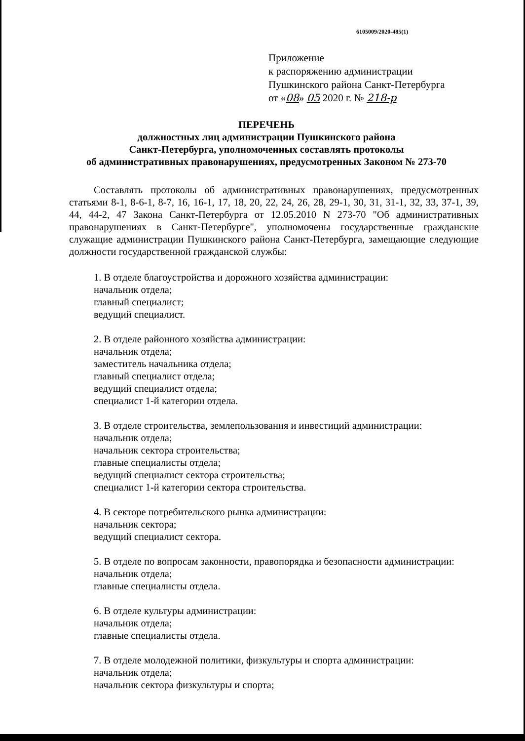6105009/2020-485(1)
Приложение
к распоряжению администрации
Пушкинского района Санкт-Петербурга
от «08» 05 2020 г. № 218-р
ПЕРЕЧЕНЬ
должностных лиц администрации Пушкинского района
Санкт-Петербурга, уполномоченных составлять протоколы
об административных правонарушениях, предусмотренных Законом № 273-70
Составлять протоколы об административных правонарушениях, предусмотренных статьями 8-1, 8-6-1, 8-7, 16, 16-1, 17, 18, 20, 22, 24, 26, 28, 29-1, 30, 31, 31-1, 32, 33, 37-1, 39, 44, 44-2, 47 Закона Санкт-Петербурга от 12.05.2010 N 273-70 "Об административных правонарушениях в Санкт-Петербурге", уполномочены государственные гражданские служащие администрации Пушкинского района Санкт-Петербурга, замещающие следующие должности государственной гражданской службы:
1. В отделе благоустройства и дорожного хозяйства администрации:
начальник отдела;
главный специалист;
ведущий специалист.
2. В отделе районного хозяйства администрации:
начальник отдела;
заместитель начальника отдела;
главный специалист отдела;
ведущий специалист отдела;
специалист 1-й категории отдела.
3. В отделе строительства, землепользования и инвестиций администрации:
начальник отдела;
начальник сектора строительства;
главные специалисты отдела;
ведущий специалист сектора строительства;
специалист 1-й категории сектора строительства.
4. В секторе потребительского рынка администрации:
начальник сектора;
ведущий специалист сектора.
5. В отделе по вопросам законности, правопорядка и безопасности администрации:
начальник отдела;
главные специалисты отдела.
6. В отделе культуры администрации:
начальник отдела;
главные специалисты отдела.
7. В отделе молодежной политики, физкультуры и спорта администрации:
начальник отдела;
начальник сектора физкультуры и спорта;